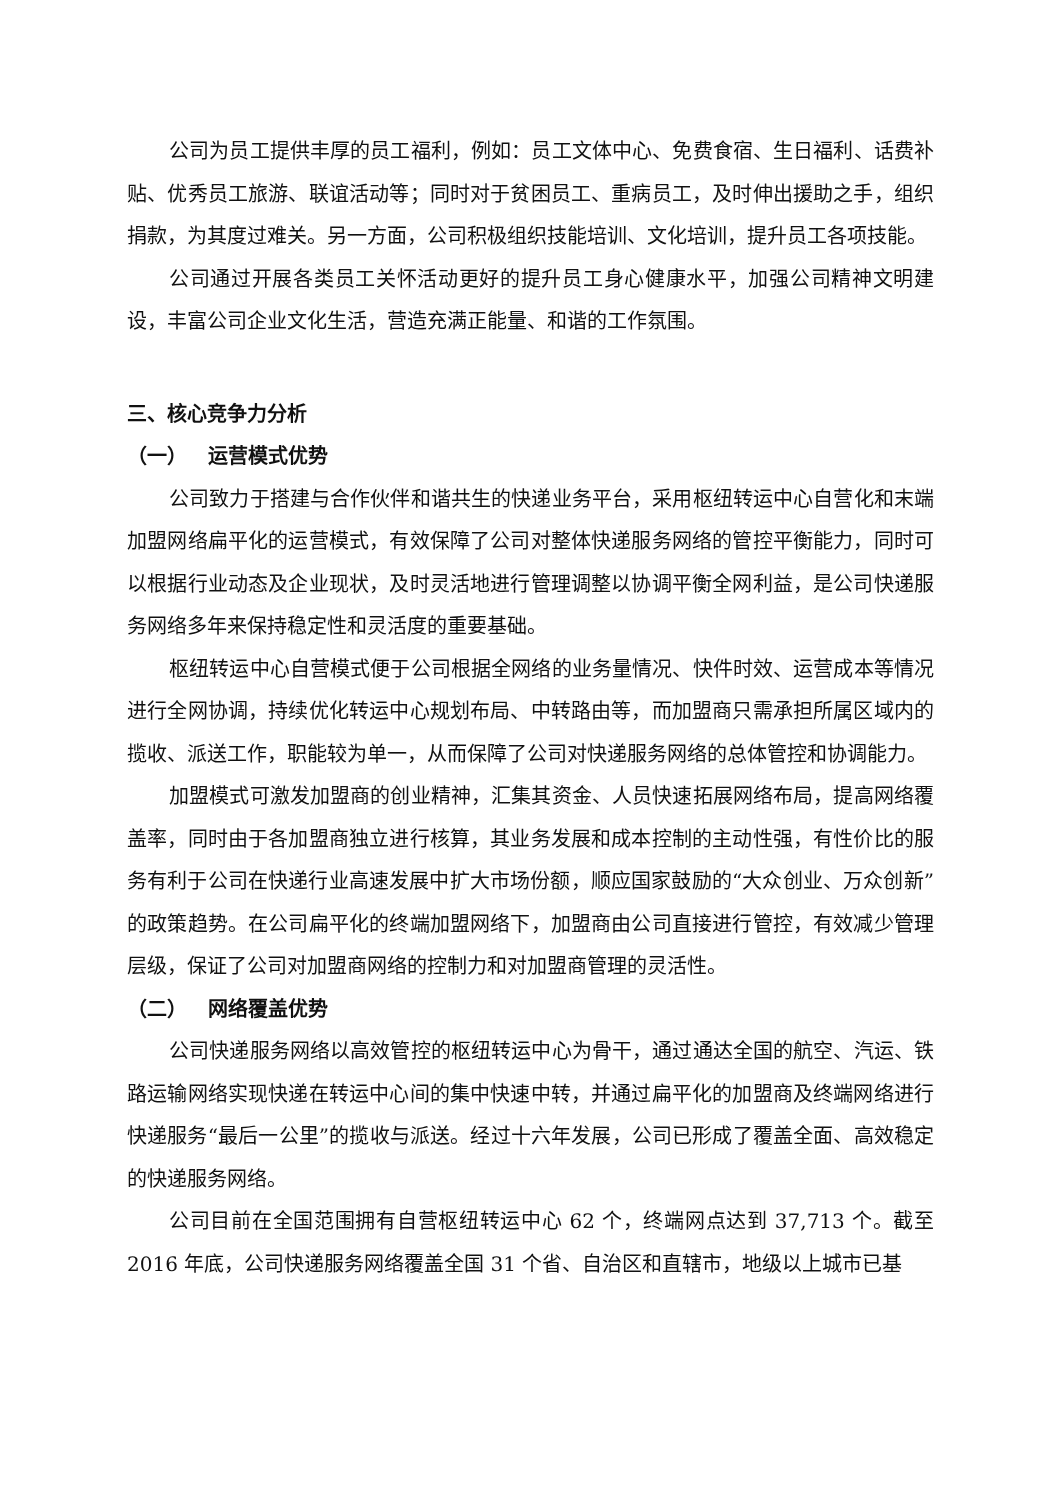公司为员工提供丰厚的员工福利，例如：员工文体中心、免费食宿、生日福利、话费补贴、优秀员工旅游、联谊活动等；同时对于贫困员工、重病员工，及时伸出援助之手，组织捐款，为其度过难关。另一方面，公司积极组织技能培训、文化培训，提升员工各项技能。
公司通过开展各类员工关怀活动更好的提升员工身心健康水平，加强公司精神文明建设，丰富公司企业文化生活，营造充满正能量、和谐的工作氛围。
三、核心竞争力分析
（一） 运营模式优势
公司致力于搭建与合作伙伴和谐共生的快递业务平台，采用枢纽转运中心自营化和末端加盟网络扁平化的运营模式，有效保障了公司对整体快递服务网络的管控平衡能力，同时可以根据行业动态及企业现状，及时灵活地进行管理调整以协调平衡全网利益，是公司快递服务网络多年来保持稳定性和灵活度的重要基础。
枢纽转运中心自营模式便于公司根据全网络的业务量情况、快件时效、运营成本等情况进行全网协调，持续优化转运中心规划布局、中转路由等，而加盟商只需承担所属区域内的揽收、派送工作，职能较为单一，从而保障了公司对快递服务网络的总体管控和协调能力。
加盟模式可激发加盟商的创业精神，汇集其资金、人员快速拓展网络布局，提高网络覆盖率，同时由于各加盟商独立进行核算，其业务发展和成本控制的主动性强，有性价比的服务有利于公司在快递行业高速发展中扩大市场份额，顺应国家鼓励的“大众创业、万众创新”的政策趋势。在公司扁平化的终端加盟网络下，加盟商由公司直接进行管控，有效减少管理层级，保证了公司对加盟商网络的控制力和对加盟商管理的灵活性。
（二） 网络覆盖优势
公司快递服务网络以高效管控的枢纽转运中心为骨干，通过通达全国的航空、汽运、铁路运输网络实现快递在转运中心间的集中快速中转，并通过扁平化的加盟商及终端网络进行快递服务“最后一公里”的揽收与派送。经过十六年发展，公司已形成了覆盖全面、高效稳定的快递服务网络。
公司目前在全国范围拥有自营枢纽转运中心 62 个，终端网点达到 37,713 个。截至 2016 年底，公司快递服务网络覆盖全国 31 个省、自治区和直辖市，地级以上城市已基